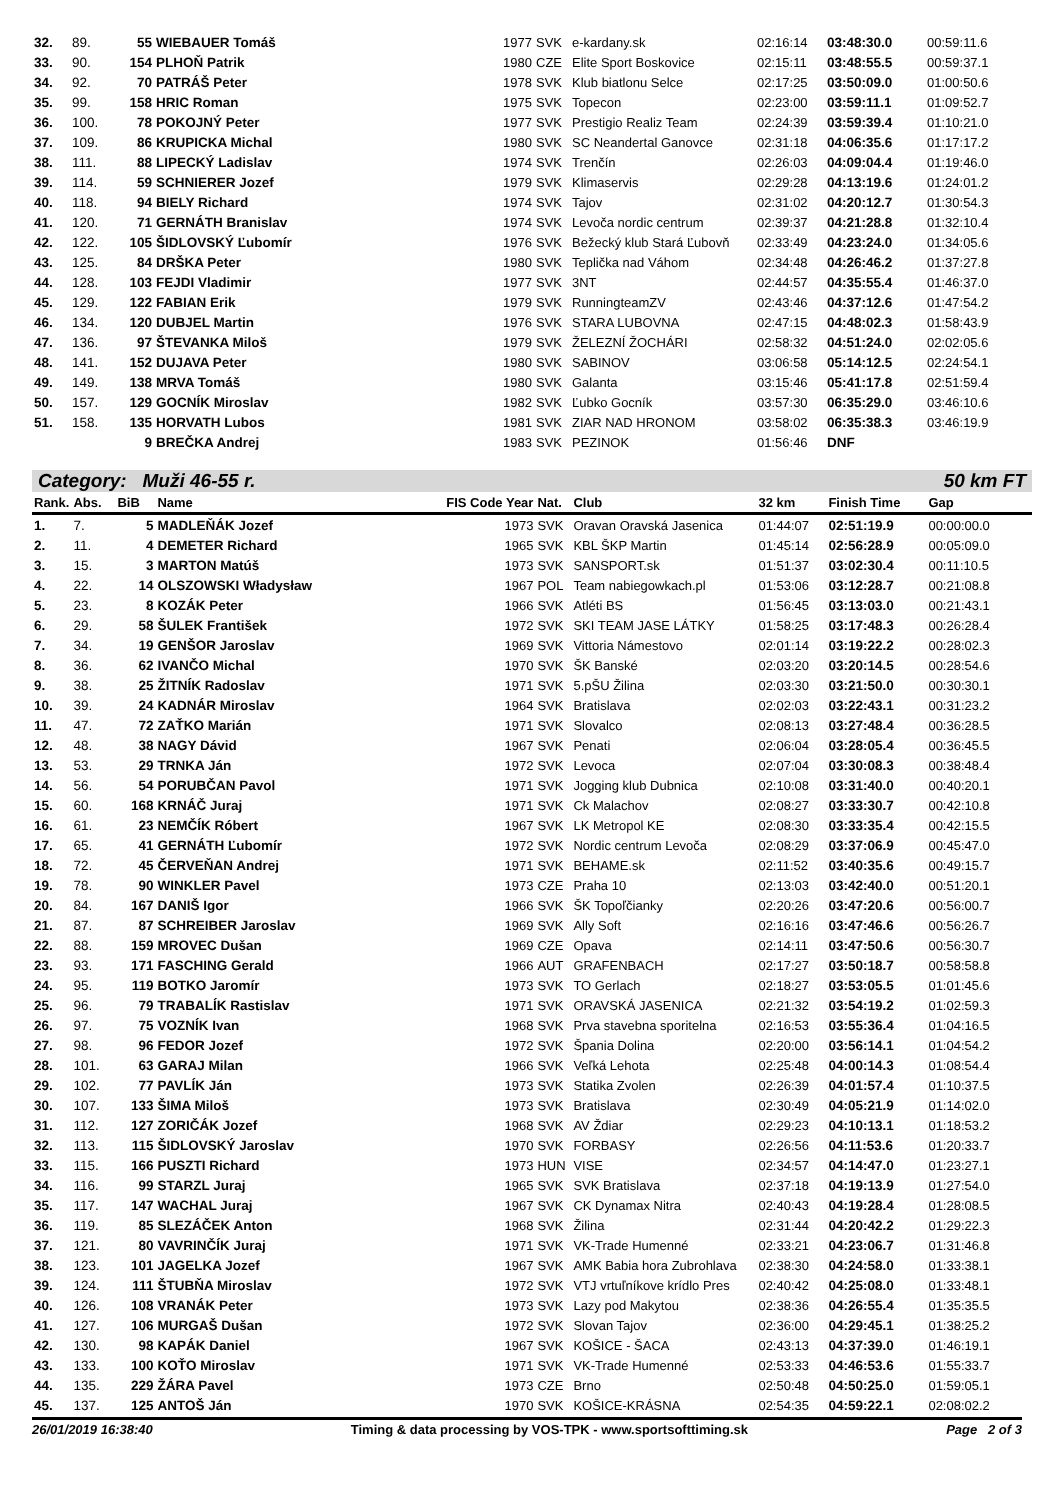| 32. | 89. | 55 | WIEBAUER Tomáš | 1977 | SVK | e-kardany.sk | 02:16:14 | 03:48:30.0 | 00:59:11.6 |
| 33. | 90. | 154 | PLHOŇ Patrik | 1980 | CZE | Elite Sport Boskovice | 02:15:11 | 03:48:55.5 | 00:59:37.1 |
| 34. | 92. | 70 | PATRÁŠ Peter | 1978 | SVK | Klub biatlonu Selce | 02:17:25 | 03:50:09.0 | 01:00:50.6 |
| 35. | 99. | 158 | HRIC Roman | 1975 | SVK | Topecon | 02:23:00 | 03:59:11.1 | 01:09:52.7 |
| 36. | 100. | 78 | POKOJNÝ Peter | 1977 | SVK | Prestigio Realiz Team | 02:24:39 | 03:59:39.4 | 01:10:21.0 |
| 37. | 109. | 86 | KRUPICKA Michal | 1980 | SVK | SC Neandertal Ganovce | 02:31:18 | 04:06:35.6 | 01:17:17.2 |
| 38. | 111. | 88 | LIPECKÝ Ladislav | 1974 | SVK | Trenčín | 02:26:03 | 04:09:04.4 | 01:19:46.0 |
| 39. | 114. | 59 | SCHNIERER Jozef | 1979 | SVK | Klimaservis | 02:29:28 | 04:13:19.6 | 01:24:01.2 |
| 40. | 118. | 94 | BIELY Richard | 1974 | SVK | Tajov | 02:31:02 | 04:20:12.7 | 01:30:54.3 |
| 41. | 120. | 71 | GERNÁTH Branislav | 1974 | SVK | Levoča nordic centrum | 02:39:37 | 04:21:28.8 | 01:32:10.4 |
| 42. | 122. | 105 | ŠIDLOVSKÝ Ľubomír | 1976 | SVK | Bežecký klub Stará Ľubovň | 02:33:49 | 04:23:24.0 | 01:34:05.6 |
| 43. | 125. | 84 | DRŠKA Peter | 1980 | SVK | Teplička nad Váhom | 02:34:48 | 04:26:46.2 | 01:37:27.8 |
| 44. | 128. | 103 | FEJDI Vladimir | 1977 | SVK | 3NT | 02:44:57 | 04:35:55.4 | 01:46:37.0 |
| 45. | 129. | 122 | FABIAN Erik | 1979 | SVK | RunningteamZV | 02:43:46 | 04:37:12.6 | 01:47:54.2 |
| 46. | 134. | 120 | DUBJEL Martin | 1976 | SVK | STARA LUBOVNA | 02:47:15 | 04:48:02.3 | 01:58:43.9 |
| 47. | 136. | 97 | ŠTEVANKA Miloš | 1979 | SVK | ŽELEZNÍ ŽOCHÁRI | 02:58:32 | 04:51:24.0 | 02:02:05.6 |
| 48. | 141. | 152 | DUJAVA Peter | 1980 | SVK | SABINOV | 03:06:58 | 05:14:12.5 | 02:24:54.1 |
| 49. | 149. | 138 | MRVA Tomáš | 1980 | SVK | Galanta | 03:15:46 | 05:41:17.8 | 02:51:59.4 |
| 50. | 157. | 129 | GOCNÍK Miroslav | 1982 | SVK | Ľubko Gocník | 03:57:30 | 06:35:29.0 | 03:46:10.6 |
| 51. | 158. | 135 | HORVATH Lubos | 1981 | SVK | ZIAR NAD HRONOM | 03:58:02 | 06:35:38.3 | 03:46:19.9 |
| | | 9 | BREČKA Andrej | 1983 | SVK | PEZINOK | 01:56:46 | DNF | |
Category: Muži 46-55 r. 50 km FT
| Rank. | Abs. | BiB | Name | FIS Code Year | Nat. | Club | 32 km | Finish Time | Gap |
| --- | --- | --- | --- | --- | --- | --- | --- | --- | --- |
| 1. | 7. | 5 | MADLEŇÁK Jozef | 1973 | SVK | Oravan Oravská Jasenica | 01:44:07 | 02:51:19.9 | 00:00:00.0 |
| 2. | 11. | 4 | DEMETER Richard | 1965 | SVK | KBL ŠKP Martin | 01:45:14 | 02:56:28.9 | 00:05:09.0 |
| 3. | 15. | 3 | MARTON Matúš | 1973 | SVK | SANSPORT.sk | 01:51:37 | 03:02:30.4 | 00:11:10.5 |
| 4. | 22. | 14 | OLSZOWSKI Władysław | 1967 | POL | Team nabiegowkach.pl | 01:53:06 | 03:12:28.7 | 00:21:08.8 |
| 5. | 23. | 8 | KOZÁK Peter | 1966 | SVK | Atléti BS | 01:56:45 | 03:13:03.0 | 00:21:43.1 |
| 6. | 29. | 58 | ŠULEK František | 1972 | SVK | SKI TEAM JASE LÁTKY | 01:58:25 | 03:17:48.3 | 00:26:28.4 |
| 7. | 34. | 19 | GENŠOR Jaroslav | 1969 | SVK | Vittoria Námestovo | 02:01:14 | 03:19:22.2 | 00:28:02.3 |
| 8. | 36. | 62 | IVANČO Michal | 1970 | SVK | ŠK Banské | 02:03:20 | 03:20:14.5 | 00:28:54.6 |
| 9. | 38. | 25 | ŽITNÍK Radoslav | 1971 | SVK | 5.pŠU Žilina | 02:03:30 | 03:21:50.0 | 00:30:30.1 |
| 10. | 39. | 24 | KADNÁR Miroslav | 1964 | SVK | Bratislava | 02:02:03 | 03:22:43.1 | 00:31:23.2 |
| 11. | 47. | 72 | ZAŤKO Marián | 1971 | SVK | Slovalco | 02:08:13 | 03:27:48.4 | 00:36:28.5 |
| 12. | 48. | 38 | NAGY Dávid | 1967 | SVK | Penati | 02:06:04 | 03:28:05.4 | 00:36:45.5 |
| 13. | 53. | 29 | TRNKA Ján | 1972 | SVK | Levoca | 02:07:04 | 03:30:08.3 | 00:38:48.4 |
| 14. | 56. | 54 | PORUBČAN Pavol | 1971 | SVK | Jogging klub Dubnica | 02:10:08 | 03:31:40.0 | 00:40:20.1 |
| 15. | 60. | 168 | KRNÁČ Juraj | 1971 | SVK | Ck Malachov | 02:08:27 | 03:33:30.7 | 00:42:10.8 |
| 16. | 61. | 23 | NEMČÍK Róbert | 1967 | SVK | LK Metropol KE | 02:08:30 | 03:33:35.4 | 00:42:15.5 |
| 17. | 65. | 41 | GERNÁTH Ľubomír | 1972 | SVK | Nordic centrum Levoča | 02:08:29 | 03:37:06.9 | 00:45:47.0 |
| 18. | 72. | 45 | ČERVEŇAN Andrej | 1971 | SVK | BEHAME.sk | 02:11:52 | 03:40:35.6 | 00:49:15.7 |
| 19. | 78. | 90 | WINKLER Pavel | 1973 | CZE | Praha 10 | 02:13:03 | 03:42:40.0 | 00:51:20.1 |
| 20. | 84. | 167 | DANIŠ Igor | 1966 | SVK | ŠK Topoľčianky | 02:20:26 | 03:47:20.6 | 00:56:00.7 |
| 21. | 87. | 87 | SCHREIBER Jaroslav | 1969 | SVK | Ally Soft | 02:16:16 | 03:47:46.6 | 00:56:26.7 |
| 22. | 88. | 159 | MROVEC Dušan | 1969 | CZE | Opava | 02:14:11 | 03:47:50.6 | 00:56:30.7 |
| 23. | 93. | 171 | FASCHING Gerald | 1966 | AUT | GRAFENBACH | 02:17:27 | 03:50:18.7 | 00:58:58.8 |
| 24. | 95. | 119 | BOTKO Jaromír | 1973 | SVK | TO Gerlach | 02:18:27 | 03:53:05.5 | 01:01:45.6 |
| 25. | 96. | 79 | TRABALÍK Rastislav | 1971 | SVK | ORAVSKÁ JASENICA | 02:21:32 | 03:54:19.2 | 01:02:59.3 |
| 26. | 97. | 75 | VOZNÍK Ivan | 1968 | SVK | Prva stavebna sporitelna | 02:16:53 | 03:55:36.4 | 01:04:16.5 |
| 27. | 98. | 96 | FEDOR Jozef | 1972 | SVK | Špania Dolina | 02:20:00 | 03:56:14.1 | 01:04:54.2 |
| 28. | 101. | 63 | GARAJ Milan | 1966 | SVK | Veľká Lehota | 02:25:48 | 04:00:14.3 | 01:08:54.4 |
| 29. | 102. | 77 | PAVLÍK Ján | 1973 | SVK | Statika Zvolen | 02:26:39 | 04:01:57.4 | 01:10:37.5 |
| 30. | 107. | 133 | ŠIMA Miloš | 1973 | SVK | Bratislava | 02:30:49 | 04:05:21.9 | 01:14:02.0 |
| 31. | 112. | 127 | ZORIČÁK Jozef | 1968 | SVK | AV Ždiar | 02:29:23 | 04:10:13.1 | 01:18:53.2 |
| 32. | 113. | 115 | ŠIDLOVSKÝ Jaroslav | 1970 | SVK | FORBASY | 02:26:56 | 04:11:53.6 | 01:20:33.7 |
| 33. | 115. | 166 | PUSZTI Richard | 1973 | HUN | VISE | 02:34:57 | 04:14:47.0 | 01:23:27.1 |
| 34. | 116. | 99 | STARZL Juraj | 1965 | SVK | SVK Bratislava | 02:37:18 | 04:19:13.9 | 01:27:54.0 |
| 35. | 117. | 147 | WACHAL Juraj | 1967 | SVK | CK Dynamax Nitra | 02:40:43 | 04:19:28.4 | 01:28:08.5 |
| 36. | 119. | 85 | SLEZÁČEK Anton | 1968 | SVK | Žilina | 02:31:44 | 04:20:42.2 | 01:29:22.3 |
| 37. | 121. | 80 | VAVRINČÍK Juraj | 1971 | SVK | VK-Trade Humenné | 02:33:21 | 04:23:06.7 | 01:31:46.8 |
| 38. | 123. | 101 | JAGELKA Jozef | 1967 | SVK | AMK Babia hora Zubrohlava | 02:38:30 | 04:24:58.0 | 01:33:38.1 |
| 39. | 124. | 111 | ŠTUBŇA Miroslav | 1972 | SVK | VTJ vrtuľníkove krídlo Pres | 02:40:42 | 04:25:08.0 | 01:33:48.1 |
| 40. | 126. | 108 | VRANÁK Peter | 1973 | SVK | Lazy pod Makytou | 02:38:36 | 04:26:55.4 | 01:35:35.5 |
| 41. | 127. | 106 | MURGAŠ Dušan | 1972 | SVK | Slovan Tajov | 02:36:00 | 04:29:45.1 | 01:38:25.2 |
| 42. | 130. | 98 | KAPÁK Daniel | 1967 | SVK | KOŠICE - ŠACA | 02:43:13 | 04:37:39.0 | 01:46:19.1 |
| 43. | 133. | 100 | KOŤO Miroslav | 1971 | SVK | VK-Trade Humenné | 02:53:33 | 04:46:53.6 | 01:55:33.7 |
| 44. | 135. | 229 | ŽÁRA Pavel | 1973 | CZE | Brno | 02:50:48 | 04:50:25.0 | 01:59:05.1 |
| 45. | 137. | 125 | ANTOŠ Ján | 1970 | SVK | KOŠICE-KRÁSNA | 02:54:35 | 04:59:22.1 | 02:08:02.2 |
26/01/2019 16:38:40 Timing & data processing by VOS-TPK - www.sportsofttiming.sk Page 2 of 3